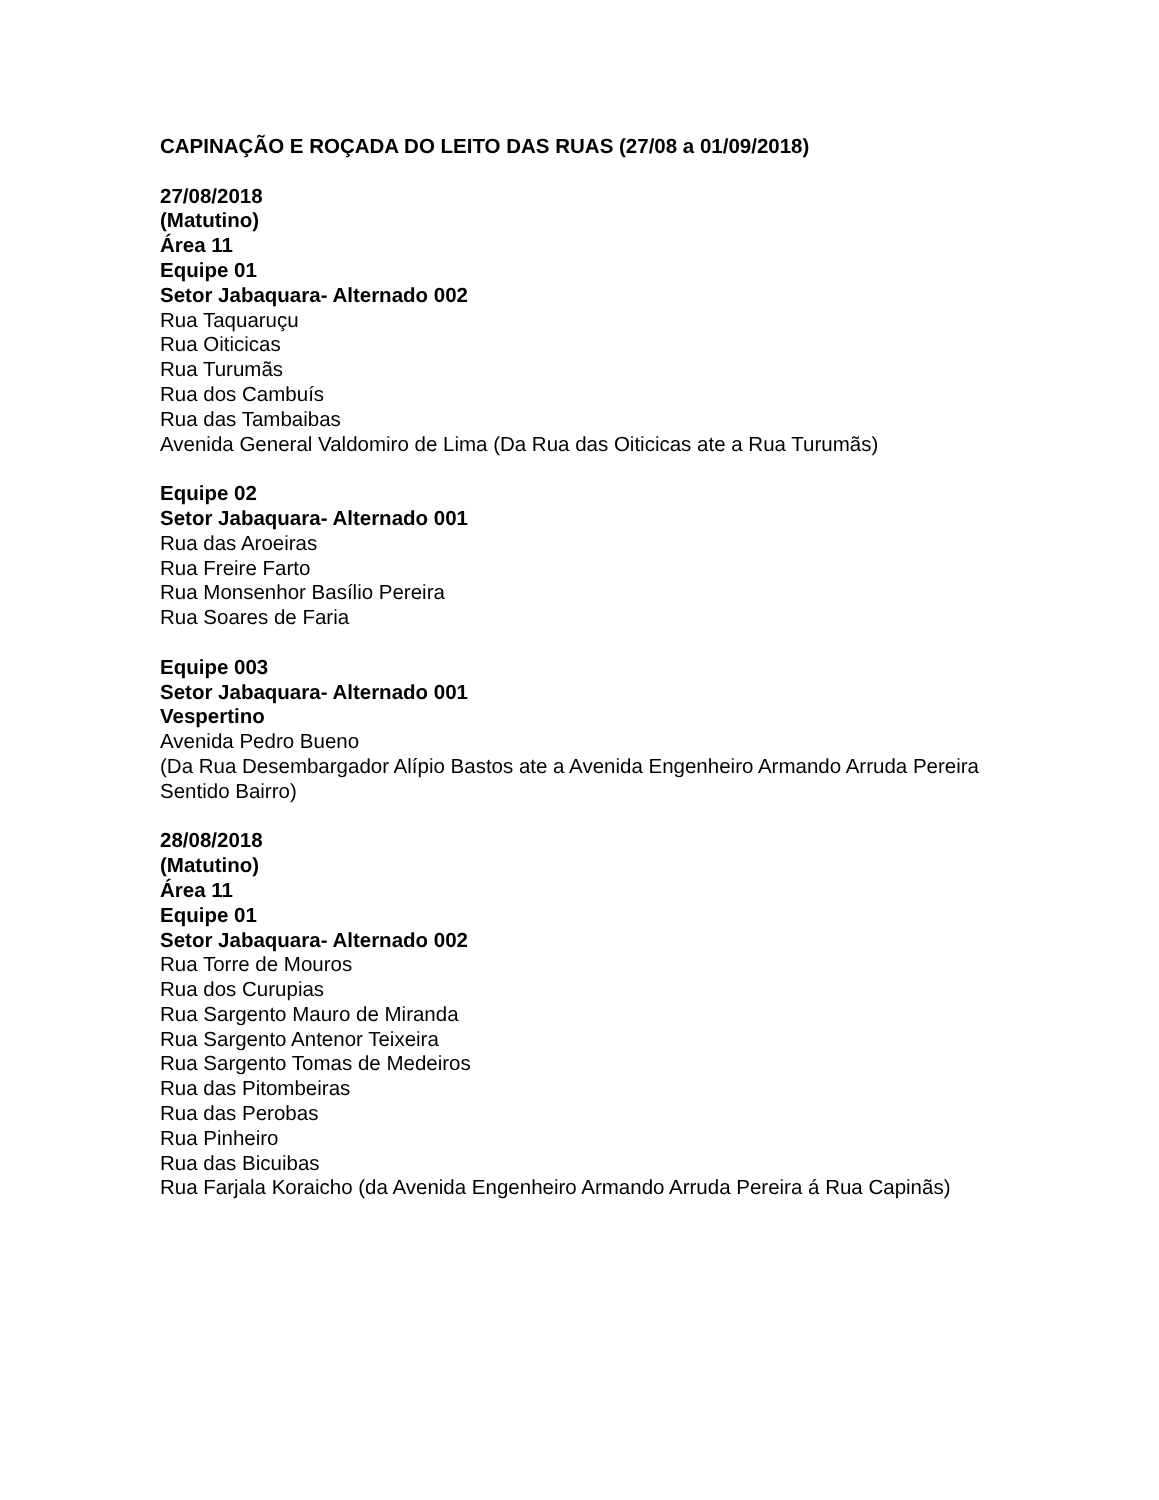CAPINAÇÃO E ROÇADA DO LEITO DAS RUAS (27/08 a 01/09/2018)
27/08/2018
(Matutino)
Área 11
Equipe 01
Setor Jabaquara- Alternado 002
Rua Taquaruçu
Rua Oiticicas
Rua Turumãs
Rua dos Cambuís
Rua das Tambaibas
Avenida General Valdomiro de Lima (Da Rua das Oiticicas ate a Rua Turumãs)
Equipe 02
Setor Jabaquara- Alternado 001
Rua das Aroeiras
Rua Freire Farto
Rua Monsenhor Basílio Pereira
Rua Soares de Faria
Equipe 003
Setor Jabaquara- Alternado 001
Vespertino
Avenida Pedro Bueno
(Da Rua Desembargador Alípio Bastos ate a Avenida Engenheiro Armando Arruda Pereira Sentido Bairro)
28/08/2018
(Matutino)
Área 11
Equipe 01
Setor Jabaquara- Alternado 002
Rua Torre de Mouros
Rua dos Curupias
Rua Sargento Mauro de Miranda
Rua Sargento Antenor Teixeira
Rua Sargento Tomas de Medeiros
Rua das Pitombeiras
Rua das Perobas
Rua Pinheiro
Rua das Bicuibas
Rua Farjala Koraicho (da Avenida Engenheiro Armando Arruda Pereira á Rua Capinãs)